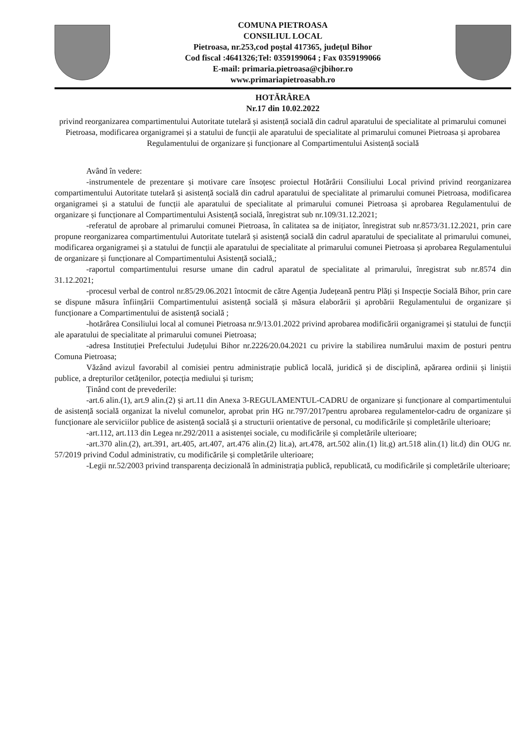COMUNA PIETROASA
CONSILIUL LOCAL
Pietroasa, nr.253,cod poștal 417365, județul Bihor
Cod fiscal :4641326;Tel: 0359199064 ; Fax 0359199066
E-mail: primaria.pietroasa@cjbihor.ro
www.primariapietroasabh.ro
HOTĂRÂREA
Nr.17 din 10.02.2022
privind reorganizarea compartimentului Autoritate tutelară și asistență socială din cadrul aparatului de specialitate al primarului comunei Pietroasa, modificarea organigramei și a statului de funcții ale aparatului de specialitate al primarului comunei Pietroasa și aprobarea Regulamentului de organizare și funcționare al Compartimentului Asistență socială
Având în vedere:
-instrumentele de prezentare și motivare care însoțesc proiectul Hotărârii Consiliului Local privind privind reorganizarea compartimentului Autoritate tutelară și asistență socială din cadrul aparatului de specialitate al primarului comunei Pietroasa, modificarea organigramei și a statului de funcții ale aparatului de specialitate al primarului comunei Pietroasa și aprobarea Regulamentului de organizare și funcționare al Compartimentului Asistență socială, înregistrat sub nr.109/31.12.2021;
-referatul de aprobare al primarului comunei Pietroasa, în calitatea sa de inițiator, înregistrat sub nr.8573/31.12.2021, prin care propune reorganizarea compartimentului Autoritate tutelară și asistență socială din cadrul aparatului de specialitate al primarului comunei, modificarea organigramei și a statului de funcții ale aparatului de specialitate al primarului comunei Pietroasa și aprobarea Regulamentului de organizare și funcționare al Compartimentului Asistență socială,;
-raportul compartimentului resurse umane din cadrul aparatul de specialitate al primarului, înregistrat sub nr.8574 din 31.12.2021;
-procesul verbal de control nr.85/29.06.2021 întocmit de către Agenția Județeană pentru Plăți și Inspecție Socială Bihor, prin care se dispune măsura înființării Compartimentului asistență socială și măsura elaborării și aprobării Regulamentului de organizare și funcționare a Compartimentului de asistență socială ;
-hotărârea Consiliului local al comunei Pietroasa nr.9/13.01.2022 privind aprobarea modificării organigramei și statului de funcții ale aparatului de specialitate al primarului comunei Pietroasa;
-adresa Instituției Prefectului Județului Bihor nr.2226/20.04.2021 cu privire la stabilirea numărului maxim de posturi pentru Comuna Pietroasa;
Văzând avizul favorabil al comisiei pentru administrație publică locală, juridică și de disciplină, apărarea ordinii și liniștii publice, a drepturilor cetățenilor, potecția mediului și turism;
Ținând cont de prevederile:
-art.6 alin.(1), art.9 alin.(2) și art.11 din Anexa 3-REGULAMENTUL-CADRU de organizare și funcționare al compartimentului de asistență socială organizat la nivelul comunelor, aprobat prin HG nr.797/2017pentru aprobarea regulamentelor-cadru de organizare și funcționare ale serviciilor publice de asistență socială și a structurii orientative de personal, cu modificările și completările ulterioare;
-art.112, art.113 din Legea nr.292/2011 a asistenței sociale, cu modificările și completările ulterioare;
-art.370 alin.(2), art.391, art.405, art.407, art.476 alin.(2) lit.a), art.478, art.502 alin.(1) lit.g) art.518 alin.(1) lit.d) din OUG nr. 57/2019 privind Codul administrativ, cu modificările și completările ulterioare;
-Legii nr.52/2003 privind transparența decizională în administrația publică, republicată, cu modificările și completările ulterioare;